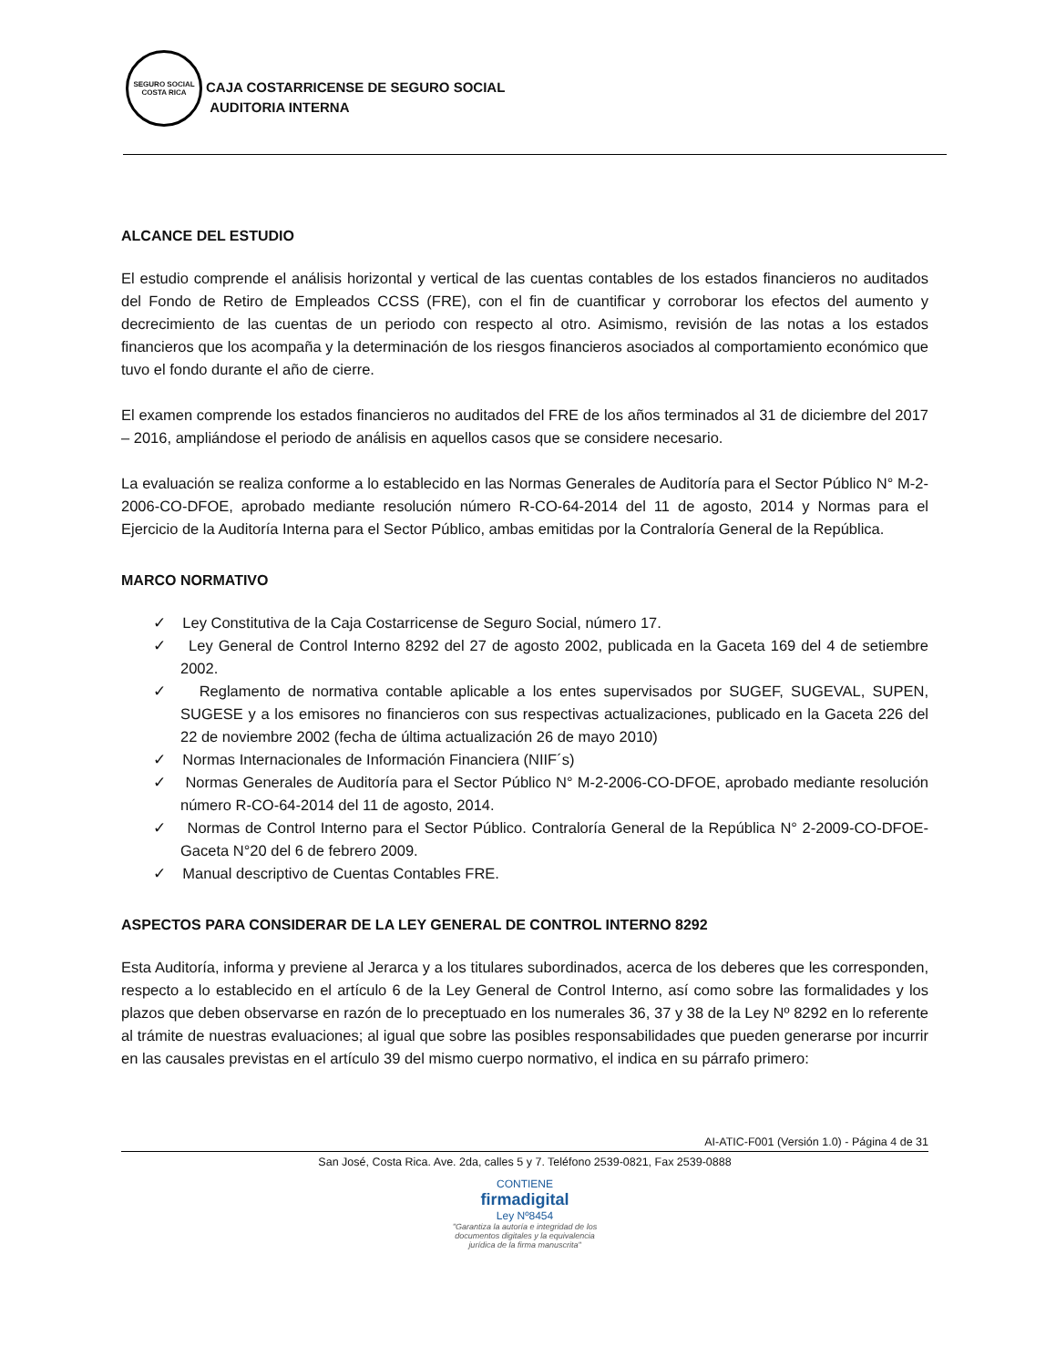SEGURO SOCIAL
COSTA RICA
CAJA COSTARRICENSE DE SEGURO SOCIAL
AUDITORIA INTERNA
ALCANCE DEL ESTUDIO
El estudio comprende el análisis horizontal y vertical de las cuentas contables de los estados financieros no auditados del Fondo de Retiro de Empleados CCSS (FRE), con el fin de cuantificar y corroborar los efectos del aumento y decrecimiento de las cuentas de un periodo con respecto al otro. Asimismo, revisión de las notas a los estados financieros que los acompaña y la determinación de los riesgos financieros asociados al comportamiento económico que tuvo el fondo durante el año de cierre.
El examen comprende los estados financieros no auditados del FRE de los años terminados al 31 de diciembre del 2017 – 2016, ampliándose el periodo de análisis en aquellos casos que se considere necesario.
La evaluación se realiza conforme a lo establecido en las Normas Generales de Auditoría para el Sector Público N° M-2-2006-CO-DFOE, aprobado mediante resolución número R-CO-64-2014 del 11 de agosto, 2014 y Normas para el Ejercicio de la Auditoría Interna para el Sector Público, ambas emitidas por la Contraloría General de la República.
MARCO NORMATIVO
✓ Ley Constitutiva de la Caja Costarricense de Seguro Social, número 17.
✓ Ley General de Control Interno 8292 del 27 de agosto 2002, publicada en la Gaceta 169 del 4 de setiembre 2002.
✓ Reglamento de normativa contable aplicable a los entes supervisados por SUGEF, SUGEVAL, SUPEN, SUGESE y a los emisores no financieros con sus respectivas actualizaciones, publicado en la Gaceta 226 del 22 de noviembre 2002 (fecha de última actualización 26 de mayo 2010)
✓ Normas Internacionales de Información Financiera (NIIF´s)
✓ Normas Generales de Auditoría para el Sector Público N° M-2-2006-CO-DFOE, aprobado mediante resolución número R-CO-64-2014 del 11 de agosto, 2014.
✓ Normas de Control Interno para el Sector Público. Contraloría General de la República N° 2-2009-CO-DFOE-Gaceta N°20 del 6 de febrero 2009.
✓ Manual descriptivo de Cuentas Contables FRE.
ASPECTOS PARA CONSIDERAR DE LA LEY GENERAL DE CONTROL INTERNO 8292
Esta Auditoría, informa y previene al Jerarca y a los titulares subordinados, acerca de los deberes que les corresponden, respecto a lo establecido en el artículo 6 de la Ley General de Control Interno, así como sobre las formalidades y los plazos que deben observarse en razón de lo preceptuado en los numerales 36, 37 y 38 de la Ley Nº 8292 en lo referente al trámite de nuestras evaluaciones; al igual que sobre las posibles responsabilidades que pueden generarse por incurrir en las causales previstas en el artículo 39 del mismo cuerpo normativo, el indica en su párrafo primero:
AI-ATIC-F001 (Versión 1.0) - Página 4 de 31
San José, Costa Rica. Ave. 2da, calles 5 y 7. Teléfono 2539-0821, Fax 2539-0888
CONTIENE
firmadigital
Ley Nº8454
"Garantiza la autoría e integridad de los
documentos digitales y la equivalencia
jurídica de la firma manuscrita"